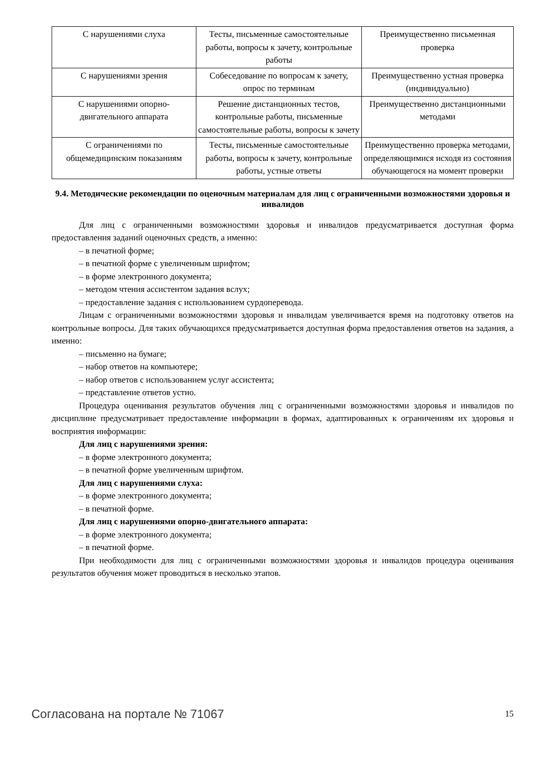| С нарушениями слуха | Тесты, письменные самостоятельные работы, вопросы к зачету, контрольные работы | Преимущественно письменная проверка |
| С нарушениями зрения | Собеседование по вопросам к зачету, опрос по терминам | Преимущественно устная проверка (индивидуально) |
| С нарушениями опорно-двигательного аппарата | Решение дистанционных тестов, контрольные работы, письменные самостоятельные работы, вопросы к зачету | Преимущественно дистанционными методами |
| С ограничениями по общемедицинским показаниям | Тесты, письменные самостоятельные работы, вопросы к зачету, контрольные работы, устные ответы | Преимущественно проверка методами, определяющимися исходя из состояния обучающегося на момент проверки |
9.4. Методические рекомендации по оценочным материалам для лиц с ограниченными возможностями здоровья и инвалидов
Для лиц с ограниченными возможностями здоровья и инвалидов предусматривается доступная форма предоставления заданий оценочных средств, а именно:
– в печатной форме;
– в печатной форме с увеличенным шрифтом;
– в форме электронного документа;
– методом чтения ассистентом задания вслух;
– предоставление задания с использованием сурдоперевода.
Лицам с ограниченными возможностями здоровья и инвалидам увеличивается время на подготовку ответов на контрольные вопросы. Для таких обучающихся предусматривается доступная форма предоставления ответов на задания, а именно:
– письменно на бумаге;
– набор ответов на компьютере;
– набор ответов с использованием услуг ассистента;
– представление ответов устно.
Процедура оценивания результатов обучения лиц с ограниченными возможностями здоровья и инвалидов по дисциплине предусматривает предоставление информации в формах, адаптированных к ограничениям их здоровья и восприятия информации:
Для лиц с нарушениями зрения:
– в форме электронного документа;
– в печатной форме увеличенным шрифтом.
Для лиц с нарушениями слуха:
– в форме электронного документа;
– в печатной форме.
Для лиц с нарушениями опорно-двигательного аппарата:
– в форме электронного документа;
– в печатной форме.
При необходимости для лиц с ограниченными возможностями здоровья и инвалидов процедура оценивания результатов обучения может проводиться в несколько этапов.
Согласована на портале № 71067 15